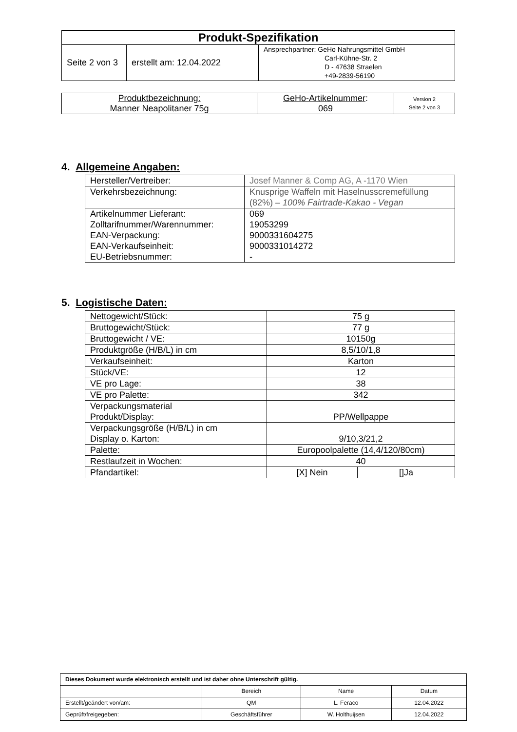| Produkt-Spezifikation | | |
| Seite 2 von 3 | erstellt am: 12.04.2022 | Ansprechpartner: GeHo Nahrungsmittel GmbH Carl-Kühne-Str. 2 D - 47638 Straelen +49-2839-56190 |
| Produktbezeichnung: Manner Neapolitaner 75g | GeHo-Artikelnummer : 069 | Version 2 Seite 2 von 3 |
4. Allgemeine Angaben:
| Hersteller/Vertreiber: | Josef Manner & Comp AG, A -1170 Wien |
| Verkehrsbezeichnung: | Knusprige Waffeln mit Haselnusscremefüllung (82%) – 100% Fairtrade-Kakao - Vegan |
| Artikelnummer Lieferant: Zolltarifnummer/Warennummer: EAN-Verpackung: EAN-Verkaufseinheit: EU-Betriebsnummer: | 069 19053299 9000331604275 9000331014272 - |
5. Logistische Daten:
| Nettogewicht/Stück: | 75 g | |
| Bruttogewicht/Stück: | 77 g | |
| Bruttogewicht / VE: | 10150g | |
| Produktgröße (H/B/L) in cm | 8,5/10/1,8 | |
| Verkaufseinheit: | Karton | |
| Stück/VE: | 12 | |
| VE pro Lage: | 38 | |
| VE pro Palette: | 342 | |
| Verpackungsmaterial Produkt/Display: | PP/Wellpappe | |
| Verpackungsgröße (H/B/L) in cm Display o. Karton: | 9/10,3/21,2 | |
| Palette: | Europoolpalette (14,4/120/80cm) | |
| Restlaufzeit in Wochen: | 40 | |
| Pfandartikel: | [X] Nein | []Ja |
| Dieses Dokument wurde elektronisch erstellt und ist daher ohne Unterschrift gültig. | | | |
| | Bereich | Name | Datum |
| Erstellt/geändert von/am: | QM | L. Feraco | 12.04.2022 |
| Geprüft/freigegeben: | Geschäftsführer | W. Holthuijsen | 12.04.2022 |